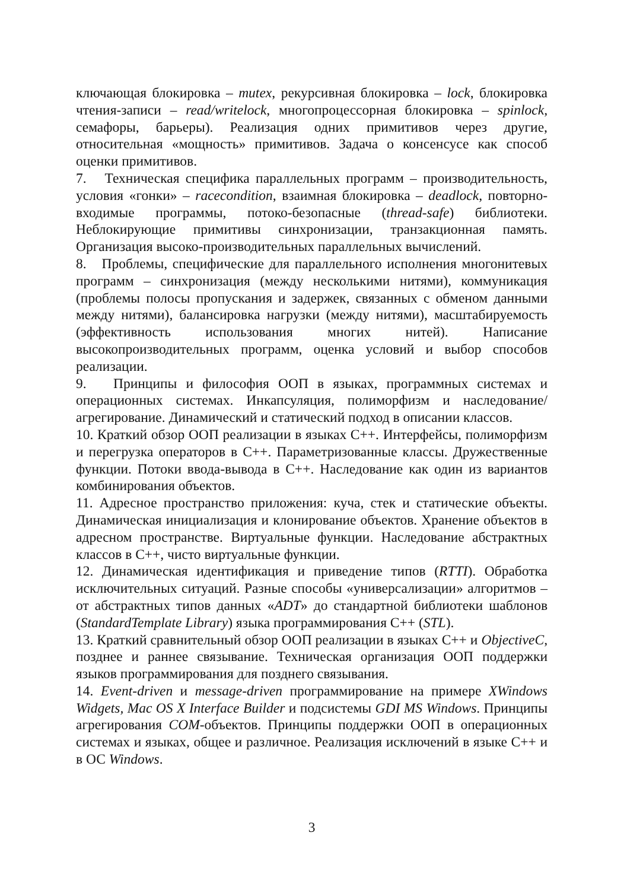ключающая блокировка – mutex, рекурсивная блокировка – lock, блокировка чтения-записи – read/writelock, многопроцессорная блокировка – spinlock, семафоры, барьеры). Реализация одних примитивов через другие, относительная «мощность» примитивов. Задача о консенсусе как способ оценки примитивов.
7. Техническая специфика параллельных программ – производительность, условия «гонки» – racecondition, взаимная блокировка – deadlock, повторно-входимые программы, потоко-безопасные (thread-safe) библиотеки. Неблокирующие примитивы синхронизации, транзакционная память. Организация высоко-производительных параллельных вычислений.
8. Проблемы, специфические для параллельного исполнения многонитевых программ – синхронизация (между несколькими нитями), коммуникация (проблемы полосы пропускания и задержек, связанных с обменом данными между нитями), балансировка нагрузки (между нитями), масштабируемость (эффективность использования многих нитей). Написание высокопроизводительных программ, оценка условий и выбор способов реализации.
9. Принципы и философия ООП в языках, программных системах и операционных системах. Инкапсуляция, полиморфизм и наследование/агрегирование. Динамический и статический подход в описании классов.
10. Краткий обзор ООП реализации в языках С++. Интерфейсы, полиморфизм и перегрузка операторов в С++. Параметризованные классы. Дружественные функции. Потоки ввода-вывода в С++. Наследование как один из вариантов комбинирования объектов.
11. Адресное пространство приложения: куча, стек и статические объекты. Динамическая инициализация и клонирование объектов. Хранение объектов в адресном пространстве. Виртуальные функции. Наследование абстрактных классов в С++, чисто виртуальные функции.
12. Динамическая идентификация и приведение типов (RTTI). Обработка исключительных ситуаций. Разные способы «универсализации» алгоритмов – от абстрактных типов данных «ADT» до стандартной библиотеки шаблонов (StandardTemplate Library) языка программирования С++ (STL).
13. Краткий сравнительный обзор ООП реализации в языках С++ и ObjectiveC, позднее и раннее связывание. Техническая организация ООП поддержки языков программирования для позднего связывания.
14. Event-driven и message-driven программирование на примере XWindows Widgets, Mac OS X Interface Builder и подсистемы GDI MS Windows. Принципы агрегирования COM-объектов. Принципы поддержки ООП в операционных системах и языках, общее и различное. Реализация исключений в языке С++ и в ОС Windows.
3